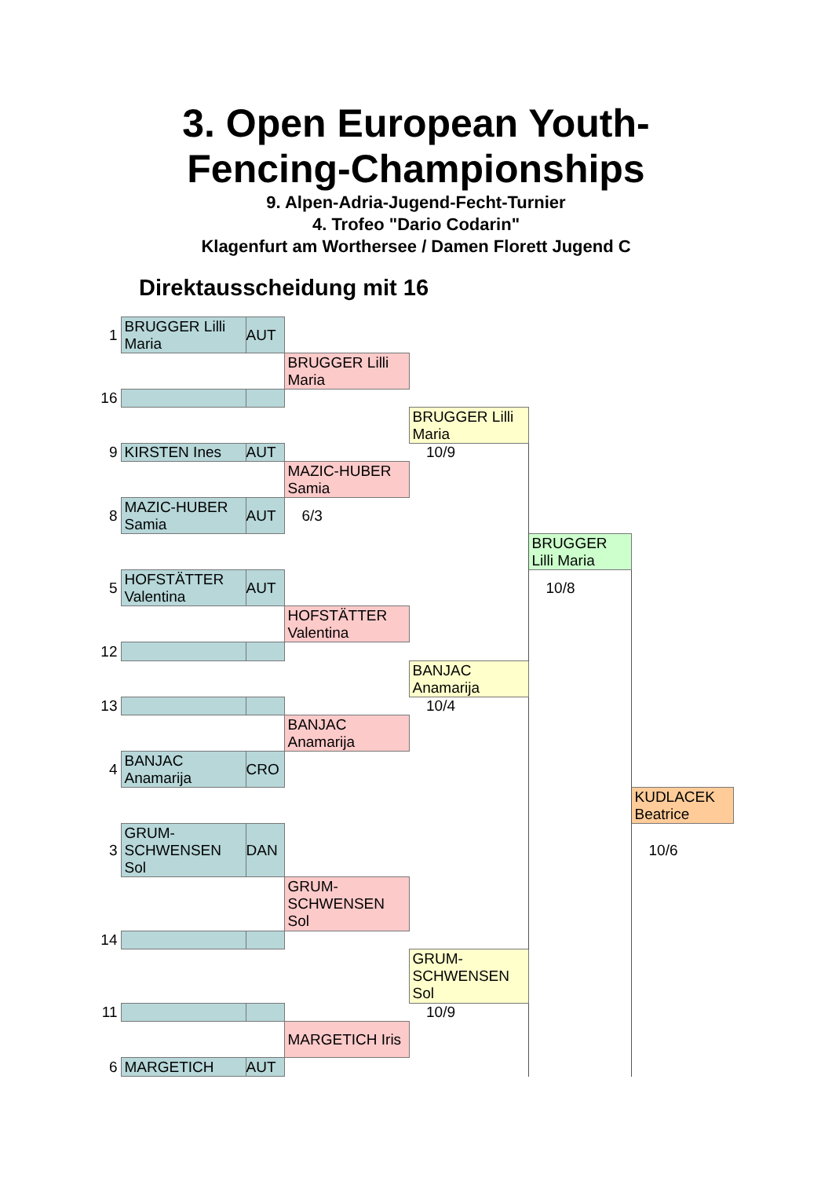3. Open European Youth-
Fencing-Championships
9. Alpen-Adria-Jugend-Fecht-Turnier
4. Trofeo "Dario Codarin"
Klagenfurt am Worthersee / Damen Florett Jugend C
Direktausscheidung mit 16
| 1 | BRUGGER Lilli Maria | AUT | | | | |
| | | | BRUGGER Lilli Maria | | | |
| 16 | | | | | | |
| | | | | BRUGGER Lilli Maria | | |
| 9 | KIRSTEN Ines | AUT | | 10/9 | | |
| | | | MAZIC-HUBER Samia | | | |
| 8 | MAZIC-HUBER Samia | AUT | 6/3 | | | |
| | | | | | BRUGGER Lilli Maria | |
| 5 | HOFSTÄTTER Valentina | AUT | | | 10/8 | |
| | | | HOFSTÄTTER Valentina | | | |
| 12 | | | | | | |
| | | | | BANJAC Anamarija | | |
| 13 | | | | 10/4 | | |
| | | | BANJAC Anamarija | | | |
| 4 | BANJAC Anamarija | CRO | | | | |
| | | | | | | KUDLACEK Beatrice |
| 3 | GRUM-SCHWENSEN Sol | DAN | | | | 10/6 |
| | | | GRUM-SCHWENSEN Sol | | | |
| 14 | | | | | | |
| | | | | GRUM-SCHWENSEN Sol | | |
| 11 | | | | 10/9 | | |
| | | | MARGETICH Iris | | | |
| 6 | MARGETICH | AUT | | | | |